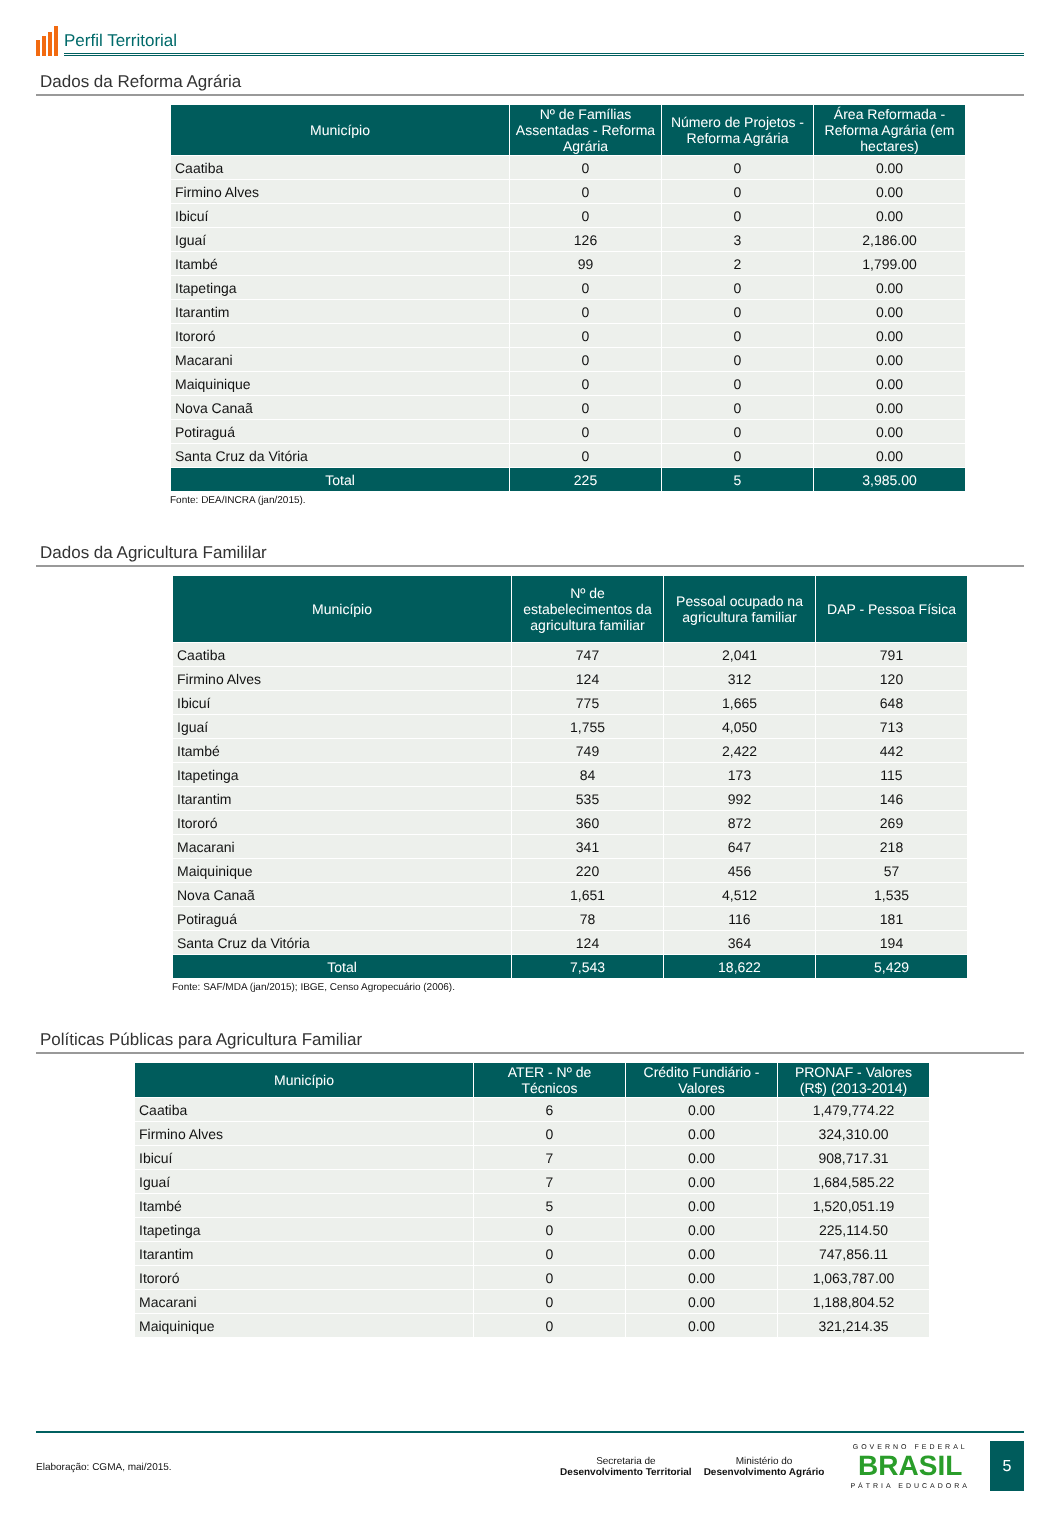Perfil Territorial
Dados da Reforma Agrária
| Município | Nº de Famílias Assentadas - Reforma Agrária | Número de Projetos - Reforma Agrária | Área Reformada - Reforma Agrária (em hectares) |
| --- | --- | --- | --- |
| Caatiba | 0 | 0 | 0.00 |
| Firmino Alves | 0 | 0 | 0.00 |
| Ibicuí | 0 | 0 | 0.00 |
| Iguaí | 126 | 3 | 2,186.00 |
| Itambé | 99 | 2 | 1,799.00 |
| Itapetinga | 0 | 0 | 0.00 |
| Itarantim | 0 | 0 | 0.00 |
| Itororó | 0 | 0 | 0.00 |
| Macarani | 0 | 0 | 0.00 |
| Maiquinique | 0 | 0 | 0.00 |
| Nova Canaã | 0 | 0 | 0.00 |
| Potiraguá | 0 | 0 | 0.00 |
| Santa Cruz da Vitória | 0 | 0 | 0.00 |
| Total | 225 | 5 | 3,985.00 |
Fonte: DEA/INCRA (jan/2015).
Dados da Agricultura Famililar
| Município | Nº de estabelecimentos da agricultura familiar | Pessoal ocupado na agricultura familiar | DAP - Pessoa Física |
| --- | --- | --- | --- |
| Caatiba | 747 | 2,041 | 791 |
| Firmino Alves | 124 | 312 | 120 |
| Ibicuí | 775 | 1,665 | 648 |
| Iguaí | 1,755 | 4,050 | 713 |
| Itambé | 749 | 2,422 | 442 |
| Itapetinga | 84 | 173 | 115 |
| Itarantim | 535 | 992 | 146 |
| Itororó | 360 | 872 | 269 |
| Macarani | 341 | 647 | 218 |
| Maiquinique | 220 | 456 | 57 |
| Nova Canaã | 1,651 | 4,512 | 1,535 |
| Potiraguá | 78 | 116 | 181 |
| Santa Cruz da Vitória | 124 | 364 | 194 |
| Total | 7,543 | 18,622 | 5,429 |
Fonte: SAF/MDA (jan/2015); IBGE, Censo Agropecuário (2006).
Políticas Públicas para Agricultura Familiar
| Município | ATER - Nº de Técnicos | Crédito Fundiário - Valores | PRONAF - Valores (R$) (2013-2014) |
| --- | --- | --- | --- |
| Caatiba | 6 | 0.00 | 1,479,774.22 |
| Firmino Alves | 0 | 0.00 | 324,310.00 |
| Ibicuí | 7 | 0.00 | 908,717.31 |
| Iguaí | 7 | 0.00 | 1,684,585.22 |
| Itambé | 5 | 0.00 | 1,520,051.19 |
| Itapetinga | 0 | 0.00 | 225,114.50 |
| Itarantim | 0 | 0.00 | 747,856.11 |
| Itororó | 0 | 0.00 | 1,063,787.00 |
| Macarani | 0 | 0.00 | 1,188,804.52 |
| Maiquinique | 0 | 0.00 | 321,214.35 |
Elaboração: CGMA, mai/2015.
Secretaria de
Desenvolvimento Territorial
Ministério do
Desenvolvimento Agrário
GOVERNO FEDERAL
BRASIL
PÁTRIA EDUCADORA
5